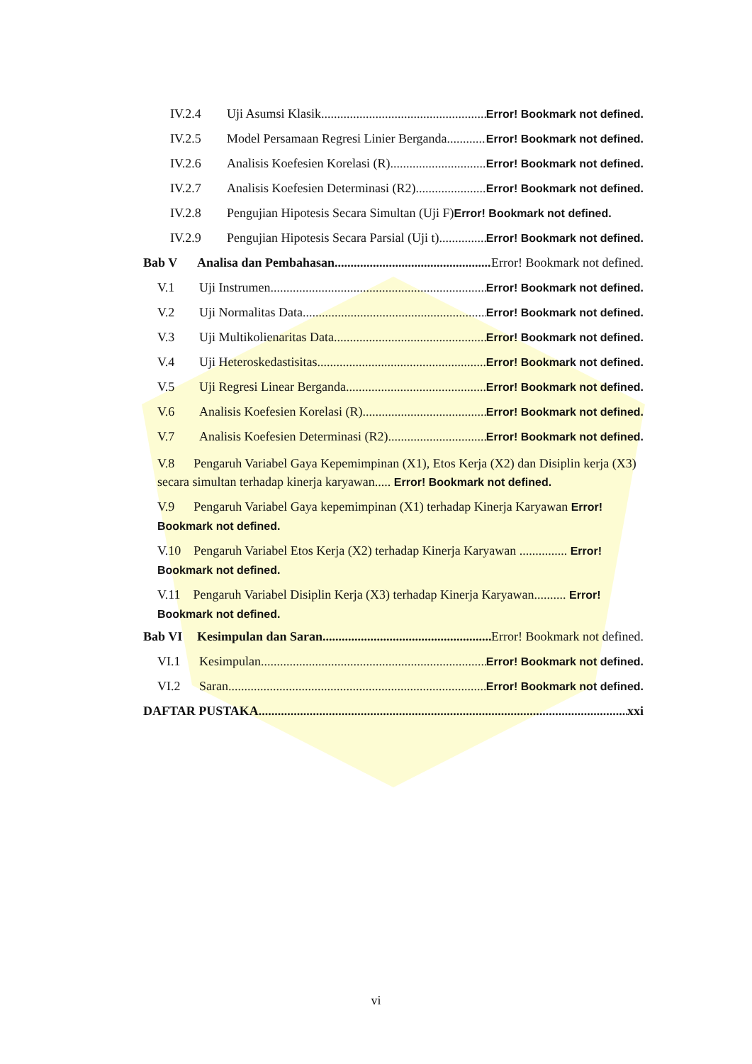IV.2.4 Uji Asumsi Klasik Error! Bookmark not defined.
IV.2.5 Model Persamaan Regresi Linier Berganda Error! Bookmark not defined.
IV.2.6 Analisis Koefesien Korelasi (R) Error! Bookmark not defined.
IV.2.7 Analisis Koefesien Determinasi (R2) Error! Bookmark not defined.
IV.2.8 Pengujian Hipotesis Secara Simultan (Uji F) Error! Bookmark not defined.
IV.2.9 Pengujian Hipotesis Secara Parsial (Uji t) Error! Bookmark not defined.
Bab V Analisa dan Pembahasan Error! Bookmark not defined.
V.1 Uji Instrumen Error! Bookmark not defined.
V.2 Uji Normalitas Data Error! Bookmark not defined.
V.3 Uji Multikolienaritas Data Error! Bookmark not defined.
V.4 Uji Heteroskedastisitas Error! Bookmark not defined.
V.5 Uji Regresi Linear Berganda Error! Bookmark not defined.
V.6 Analisis Koefesien Korelasi (R) Error! Bookmark not defined.
V.7 Analisis Koefesien Determinasi (R2) Error! Bookmark not defined.
V.8 Pengaruh Variabel Gaya Kepemimpinan (X1), Etos Kerja (X2) dan Disiplin kerja (X3) secara simultan terhadap kinerja karyawan..... Error! Bookmark not defined.
V.9 Pengaruh Variabel Gaya kepemimpinan (X1) terhadap Kinerja Karyawan Error! Bookmark not defined.
V.10 Pengaruh Variabel Etos Kerja (X2) terhadap Kinerja Karyawan ............... Error! Bookmark not defined.
V.11 Pengaruh Variabel Disiplin Kerja (X3) terhadap Kinerja Karyawan.......... Error! Bookmark not defined.
Bab VI Kesimpulan dan Saran Error! Bookmark not defined.
VI.1 Kesimpulan Error! Bookmark not defined.
VI.2 Saran Error! Bookmark not defined.
DAFTAR PUSTAKA xxi
vi